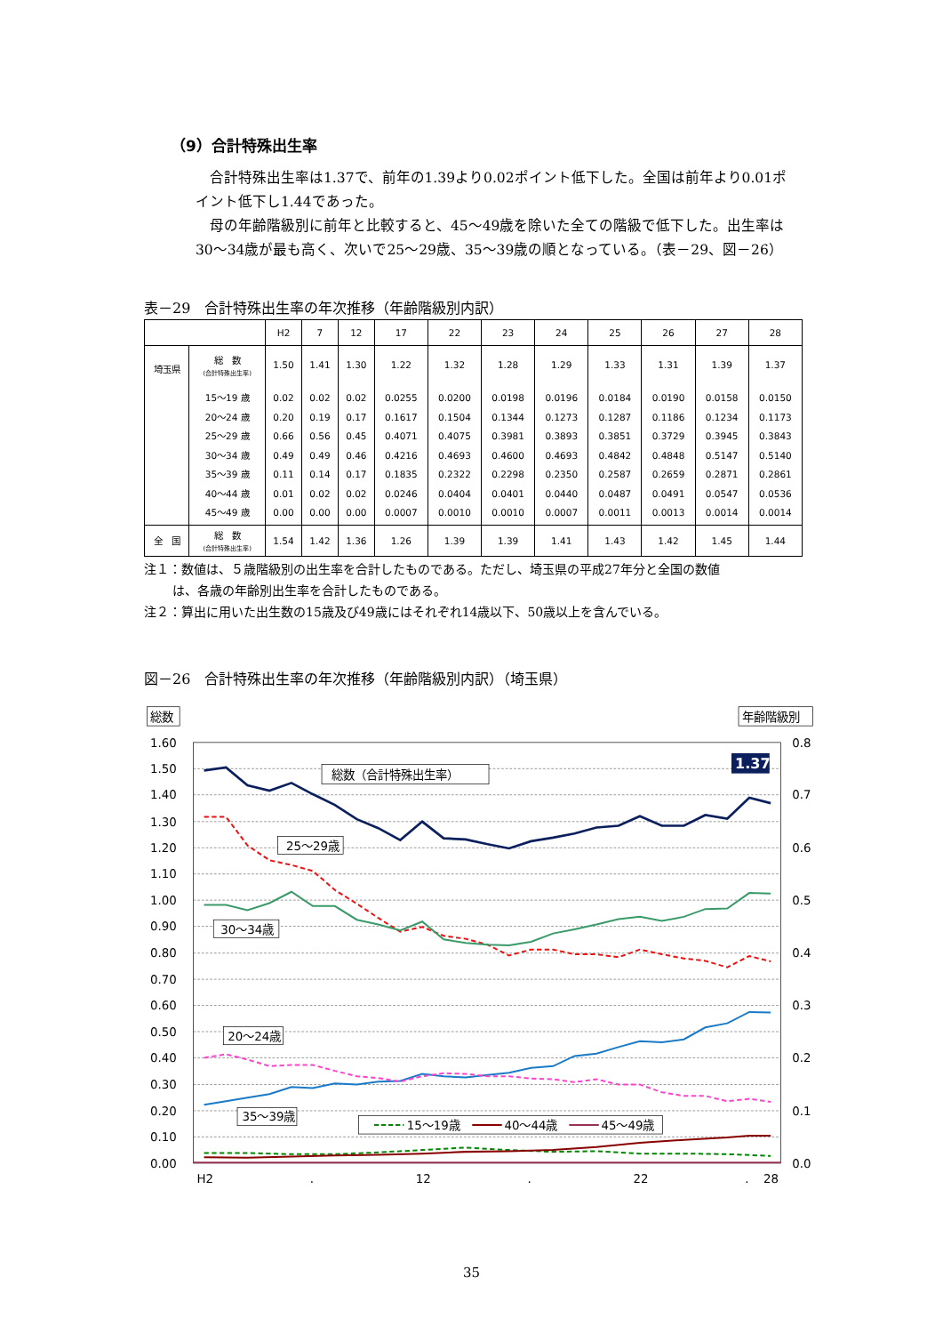（9）合計特殊出生率
合計特殊出生率は1.37で、前年の1.39より0.02ポイント低下した。全国は前年より0.01ポイント低下し1.44であった。
母の年齢階級別に前年と比較すると、45～49歳を除いた全ての階級で低下した。出生率は30～34歳が最も高く、次いで25～29歳、35～39歳の順となっている。（表－29、図－26）
表－29　合計特殊出生率の年次推移（年齢階級別内訳）
| | | H2 | 7 | 12 | 17 | 22 | 23 | 24 | 25 | 26 | 27 | 28 |
| --- | --- | --- | --- | --- | --- | --- | --- | --- | --- | --- | --- | --- |
| 埼玉県 | 総 数 (合計特殊出生率) | 1.50 | 1.41 | 1.30 | 1.22 | 1.32 | 1.28 | 1.29 | 1.33 | 1.31 | 1.39 | 1.37 |
| | 15～19 歳 20～24 歳 25～29 歳 30～34 歳 35～39 歳 40～44 歳 45～49 歳 | 0.02 0.20 0.66 0.49 0.11 0.01 0.00 | 0.02 0.19 0.56 0.49 0.14 0.02 0.00 | 0.02 0.17 0.45 0.46 0.17 0.02 0.00 | 0.0255 0.1617 0.4071 0.4216 0.1835 0.0246 0.0007 | 0.0200 0.1504 0.4075 0.4693 0.2322 0.0404 0.0010 | 0.0198 0.1344 0.3981 0.4600 0.2298 0.0401 0.0010 | 0.0196 0.1273 0.3893 0.4693 0.2350 0.0440 0.0007 | 0.0184 0.1287 0.3851 0.4842 0.2587 0.0487 0.0011 | 0.0190 0.1186 0.3729 0.4848 0.2659 0.0491 0.0013 | 0.0158 0.1234 0.3945 0.5147 0.2871 0.0547 0.0014 | 0.0150 0.1173 0.3843 0.5140 0.2861 0.0536 0.0014 |
| 全 国 | 総 数 (合計特殊出生率) | 1.54 | 1.42 | 1.36 | 1.26 | 1.39 | 1.39 | 1.41 | 1.43 | 1.42 | 1.45 | 1.44 |
注１：数値は、５歳階級別の出生率を合計したものである。ただし、埼玉県の平成27年分と全国の数値
は、各歳の年齢別出生率を合計したものである。
注２：算出に用いた出生数の15歳及び49歳にはそれぞれ14歳以下、50歳以上を含んでいる。
図－26　合計特殊出生率の年次推移（年齢階級別内訳）（埼玉県）
総数
年齢階級別
1.60
1.50
1.40
1.30
1.20
1.10
1.00
0.90
0.80
0.70
0.60
0.50
0.40
0.30
0.20
0.10
0.00
0.8
0.7
0.6
0.5
0.4
0.3
0.2
0.1
0.0
H2
.
12
.
22
.
28
1.37
総数（合計特殊出生率）
25～29歳
30～34歳
20～24歳
35～39歳
15～19歳
40～44歳
45～49歳
35